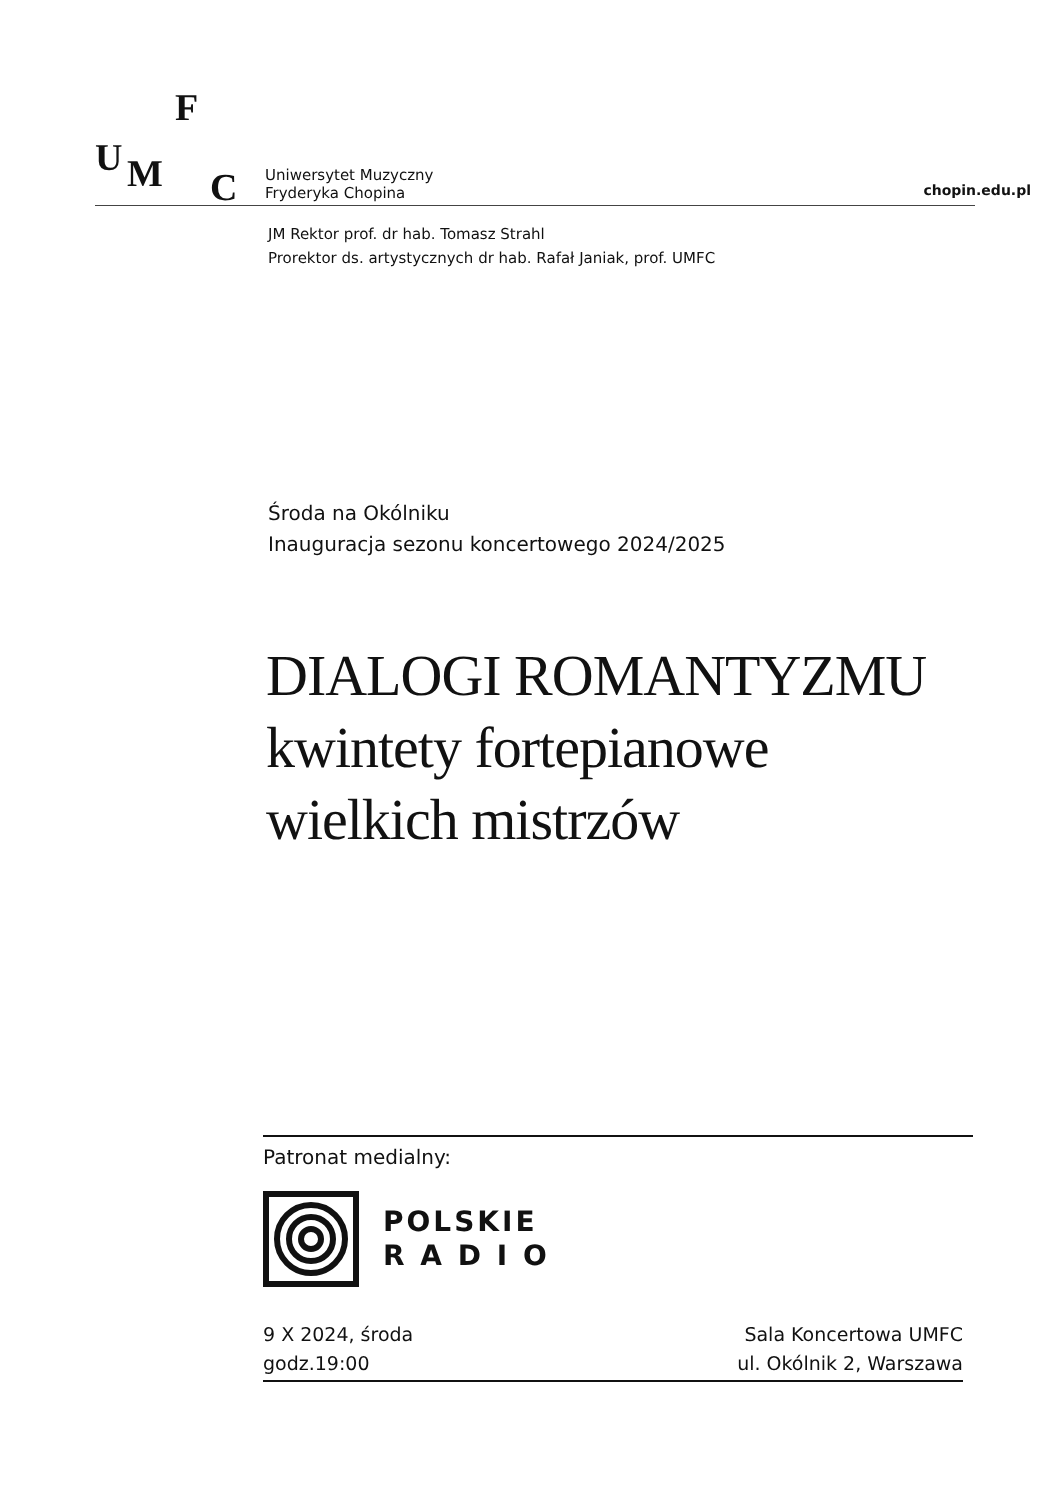F
U M C
Uniwersytet Muzyczny
Fryderyka Chopina
chopin.edu.pl
JM Rektor prof. dr hab. Tomasz Strahl
Prorektor ds. artystycznych dr hab. Rafał Janiak, prof. UMFC
Środa na Okólniku
Inauguracja sezonu koncertowego 2024/2025
DIALOGI ROMANTYZMU
kwintety fortepianowe
wielkich mistrzów
Patronat medialny:
POLSKIE
R A D I O
9 X 2024, środa
godz.19:00
Sala Koncertowa UMFC
ul. Okólnik 2, Warszawa